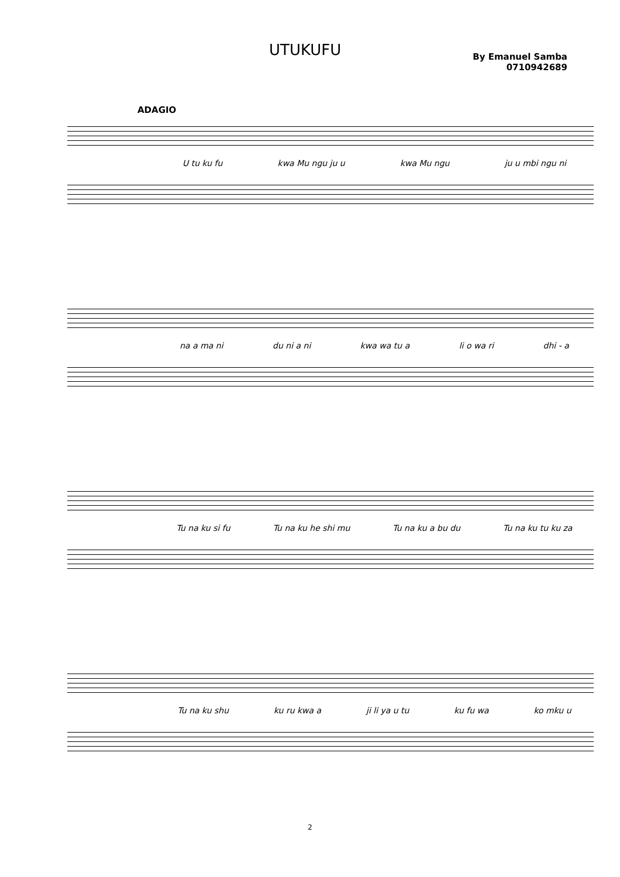UTUKUFU
By Emanuel Samba
0710942689
ADAGIO
U tu ku fu kwa Mu ngu ju u kwa Mu ngu ju u mbi ngu ni
na a ma ni du ni a ni kwa wa tu a li o wa ri dhi - a
Tu na ku si fu Tu na ku he shi mu Tu na ku a bu du Tu na ku tu ku za
Tu na ku shu ku ru kwa a ji li ya u tu ku fu wa ko mku u
2